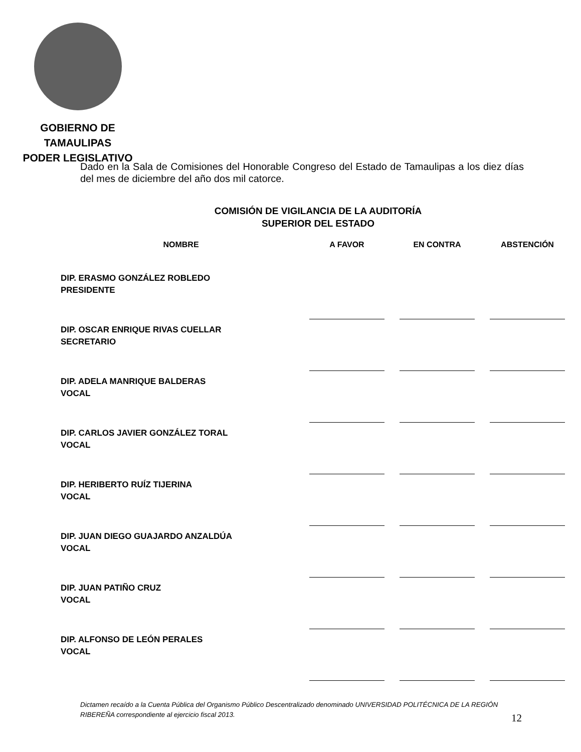GOBIERNO DE TAMAULIPAS
PODER LEGISLATIVO
Dado en la Sala de Comisiones del Honorable Congreso del Estado de Tamaulipas a los diez días del mes de diciembre del año dos mil catorce.
COMISIÓN DE VIGILANCIA DE LA AUDITORÍA
SUPERIOR DEL ESTADO
| NOMBRE | A FAVOR | EN CONTRA | ABSTENCIÓN |
| --- | --- | --- | --- |
| DIP. ERASMO GONZÁLEZ ROBLEDO PRESIDENTE | | | |
| DIP. OSCAR ENRIQUE RIVAS CUELLAR SECRETARIO | | | |
| DIP. ADELA MANRIQUE BALDERAS VOCAL | | | |
| DIP. CARLOS JAVIER GONZÁLEZ TORAL VOCAL | | | |
| DIP. HERIBERTO RUÍZ TIJERINA VOCAL | | | |
| DIP. JUAN DIEGO GUAJARDO ANZALDÚA VOCAL | | | |
| DIP. JUAN PATIÑO CRUZ VOCAL | | | |
| DIP. ALFONSO DE LEÓN PERALES VOCAL | | | |
Dictamen recaído a la Cuenta Pública del Organismo Público Descentralizado denominado UNIVERSIDAD POLITÉCNICA DE LA REGIÓN RIBEREÑA correspondiente al ejercicio fiscal 2013.
12